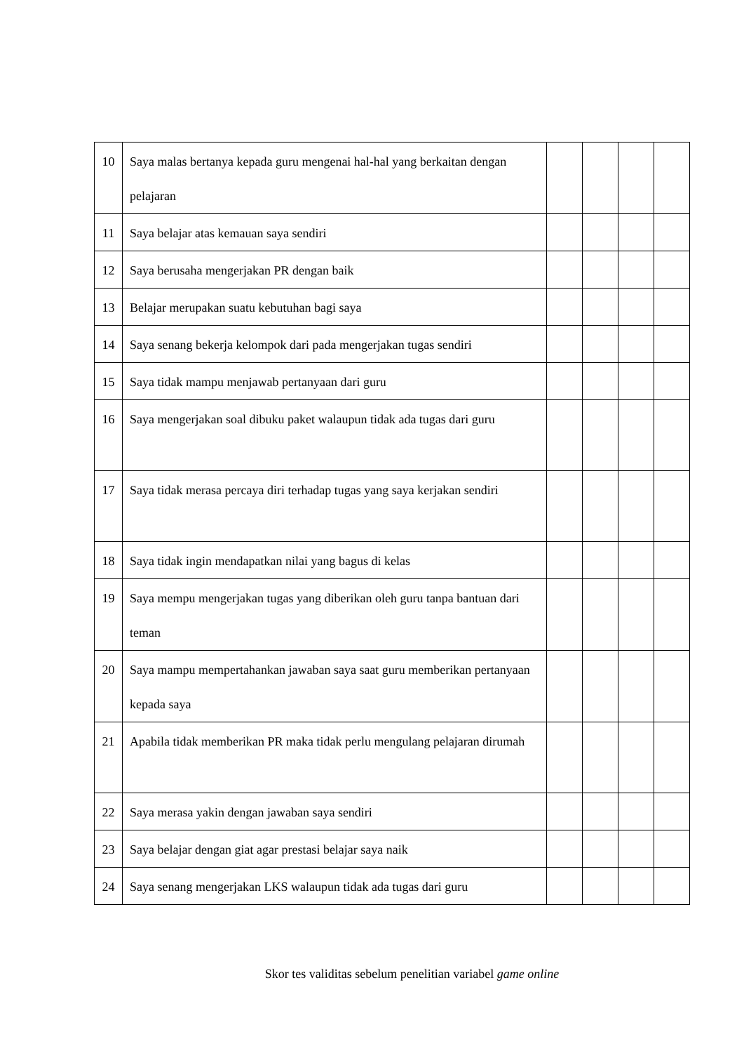| 10 | Saya malas bertanya kepada guru mengenai hal-hal yang berkaitan dengan pelajaran | | | | |
| 11 | Saya belajar atas kemauan saya sendiri | | | | |
| 12 | Saya berusaha mengerjakan PR dengan baik | | | | |
| 13 | Belajar merupakan suatu kebutuhan bagi saya | | | | |
| 14 | Saya senang bekerja kelompok dari pada mengerjakan tugas sendiri | | | | |
| 15 | Saya tidak mampu menjawab pertanyaan dari guru | | | | |
| 16 | Saya mengerjakan soal dibuku paket walaupun tidak ada tugas dari guru | | | | |
| 17 | Saya tidak merasa percaya diri terhadap tugas yang saya kerjakan sendiri | | | | |
| 18 | Saya tidak ingin mendapatkan nilai yang bagus di kelas | | | | |
| 19 | Saya mempu mengerjakan tugas yang diberikan oleh guru tanpa bantuan dari teman | | | | |
| 20 | Saya mampu mempertahankan jawaban saya saat guru memberikan pertanyaan kepada saya | | | | |
| 21 | Apabila tidak memberikan PR maka tidak perlu mengulang pelajaran dirumah | | | | |
| 22 | Saya merasa yakin dengan jawaban saya sendiri | | | | |
| 23 | Saya belajar dengan giat agar prestasi belajar saya naik | | | | |
| 24 | Saya senang mengerjakan LKS walaupun tidak ada tugas dari guru | | | | |
Skor tes validitas sebelum penelitian variabel game online